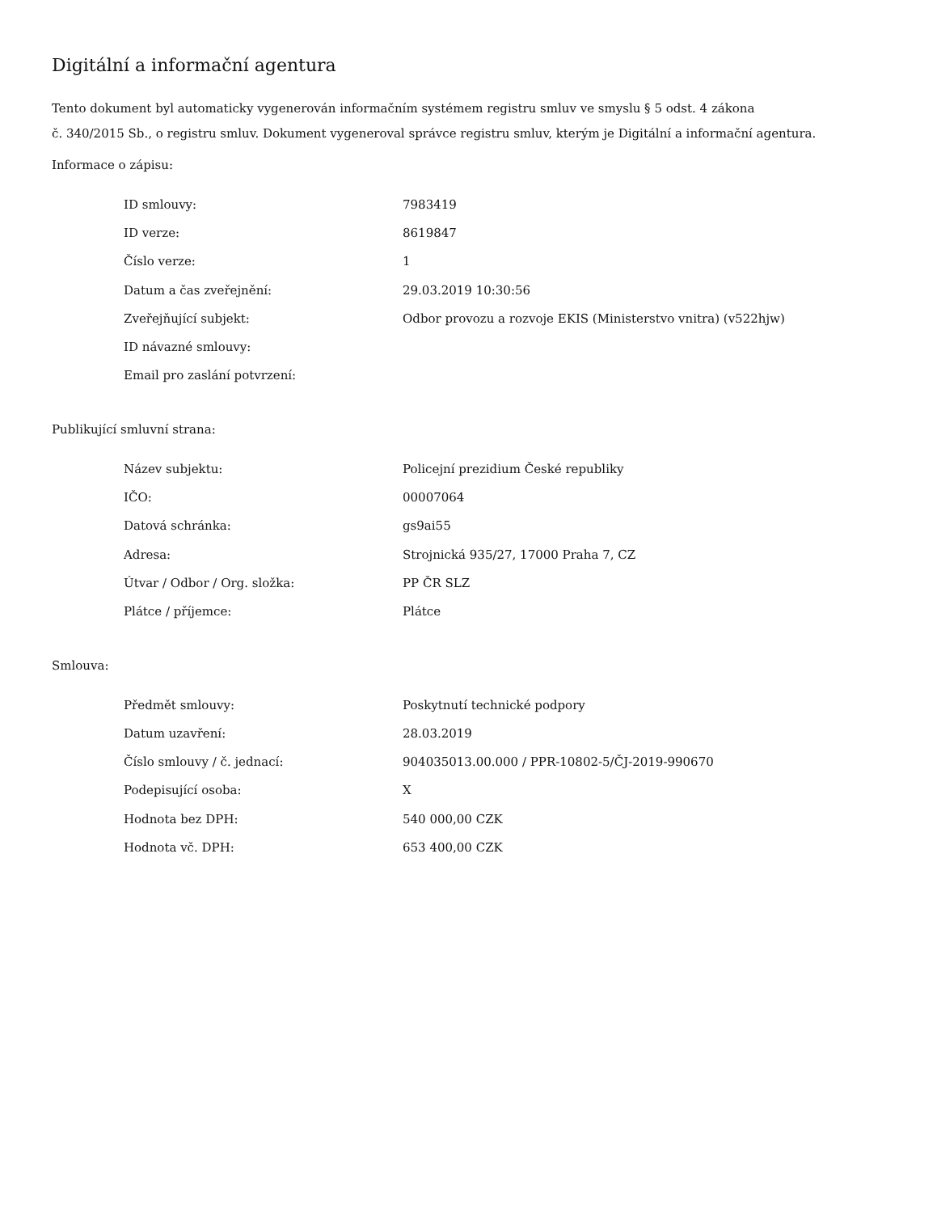Digitální a informační agentura
Tento dokument byl automaticky vygenerován informačním systémem registru smluv ve smyslu § 5 odst. 4 zákona
č. 340/2015 Sb., o registru smluv. Dokument vygeneroval správce registru smluv, kterým je Digitální a informační agentura.
Informace o zápisu:
| ID smlouvy: | 7983419 |
| ID verze: | 8619847 |
| Číslo verze: | 1 |
| Datum a čas zveřejnění: | 29.03.2019 10:30:56 |
| Zveřejňující subjekt: | Odbor provozu a rozvoje EKIS (Ministerstvo vnitra) (v522hjw) |
| ID návazné smlouvy: | |
| Email pro zaslání potvrzení: | |
Publikující smluvní strana:
| Název subjektu: | Policejní prezidium České republiky |
| IČO: | 00007064 |
| Datová schránka: | gs9ai55 |
| Adresa: | Strojnická 935/27, 17000 Praha 7, CZ |
| Útvar / Odbor / Org. složka: | PP ČR SLZ |
| Plátce / příjemce: | Plátce |
Smlouva:
| Předmět smlouvy: | Poskytnutí technické podpory |
| Datum uzavření: | 28.03.2019 |
| Číslo smlouvy / č. jednací: | 904035013.00.000 / PPR-10802-5/ČJ-2019-990670 |
| Podepisující osoba: | X |
| Hodnota bez DPH: | 540 000,00 CZK |
| Hodnota vč. DPH: | 653 400,00 CZK |